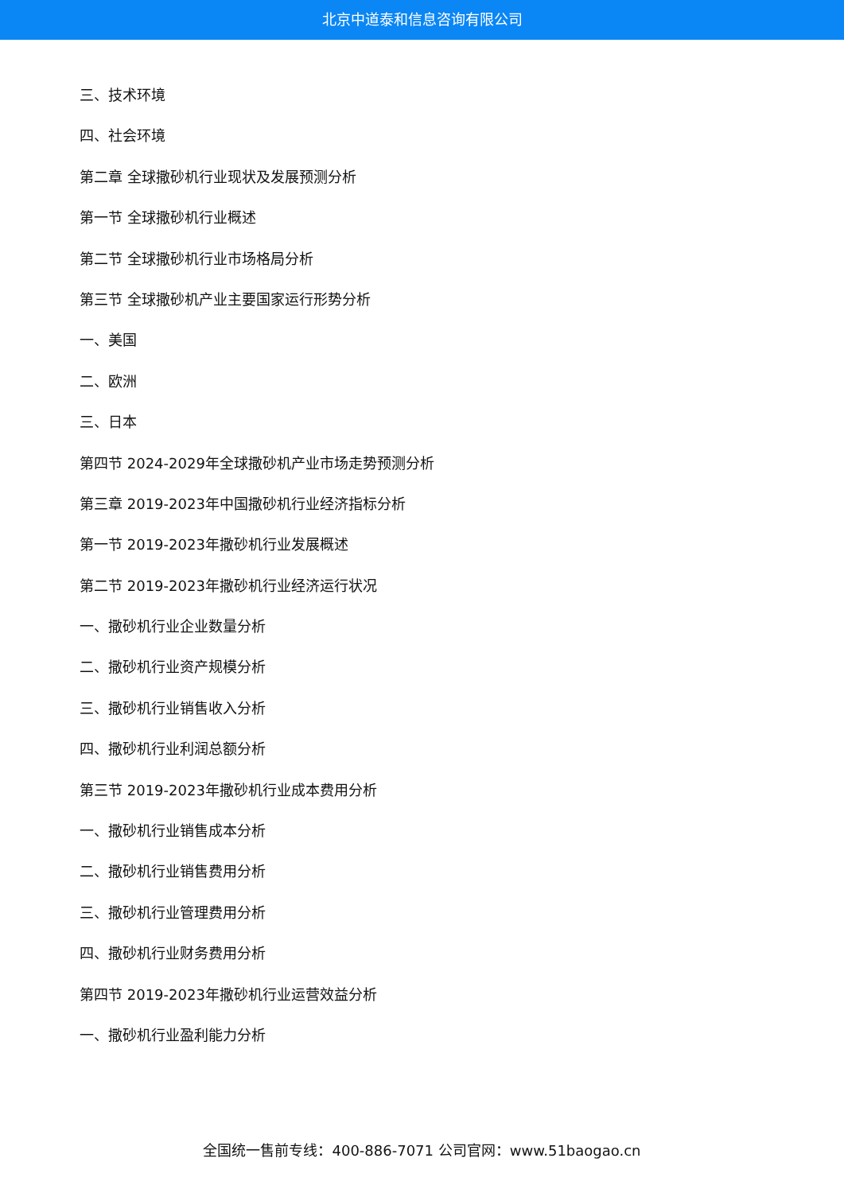北京中道泰和信息咨询有限公司
三、技术环境
四、社会环境
第二章 全球撒砂机行业现状及发展预测分析
第一节 全球撒砂机行业概述
第二节 全球撒砂机行业市场格局分析
第三节 全球撒砂机产业主要国家运行形势分析
一、美国
二、欧洲
三、日本
第四节 2024-2029年全球撒砂机产业市场走势预测分析
第三章 2019-2023年中国撒砂机行业经济指标分析
第一节 2019-2023年撒砂机行业发展概述
第二节 2019-2023年撒砂机行业经济运行状况
一、撒砂机行业企业数量分析
二、撒砂机行业资产规模分析
三、撒砂机行业销售收入分析
四、撒砂机行业利润总额分析
第三节 2019-2023年撒砂机行业成本费用分析
一、撒砂机行业销售成本分析
二、撒砂机行业销售费用分析
三、撒砂机行业管理费用分析
四、撒砂机行业财务费用分析
第四节 2019-2023年撒砂机行业运营效益分析
一、撒砂机行业盈利能力分析
全国统一售前专线：400-886-7071 公司官网：www.51baogao.cn